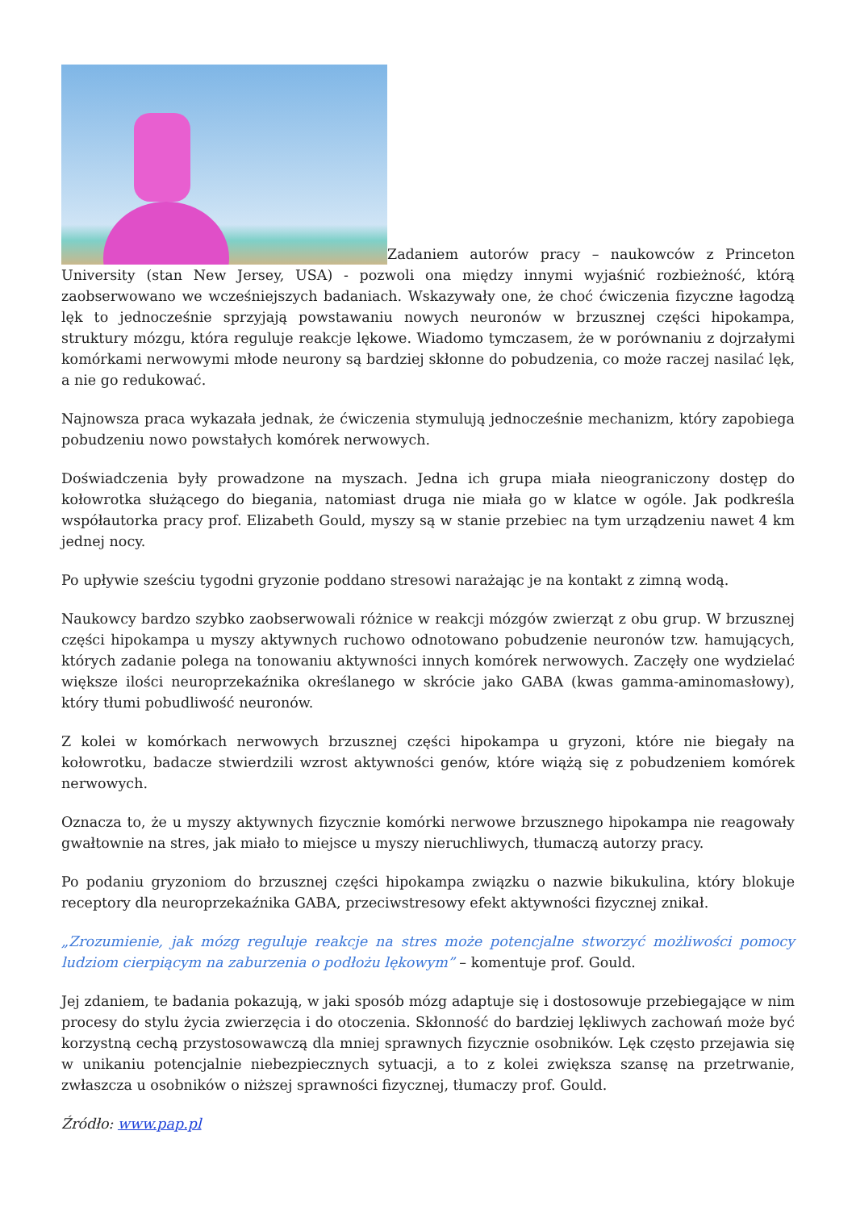Zadaniem autorów pracy – naukowców z Princeton University (stan New Jersey, USA) - pozwoli ona między innymi wyjaśnić rozbieżność, którą zaobserwowano we wcześniejszych badaniach. Wskazywały one, że choć ćwiczenia fizyczne łagodzą lęk to jednocześnie sprzyjają powstawaniu nowych neuronów w brzusznej części hipokampa, struktury mózgu, która reguluje reakcje lękowe. Wiadomo tymczasem, że w porównaniu z dojrzałymi komórkami nerwowymi młode neurony są bardziej skłonne do pobudzenia, co może raczej nasilać lęk, a nie go redukować.
Najnowsza praca wykazała jednak, że ćwiczenia stymulują jednocześnie mechanizm, który zapobiega pobudzeniu nowo powstałych komórek nerwowych.
Doświadczenia były prowadzone na myszach. Jedna ich grupa miała nieograniczony dostęp do kołowrotka służącego do biegania, natomiast druga nie miała go w klatce w ogóle. Jak podkreśla współautorka pracy prof. Elizabeth Gould, myszy są w stanie przebiec na tym urządzeniu nawet 4 km jednej nocy.
Po upływie sześciu tygodni gryzonie poddano stresowi narażając je na kontakt z zimną wodą.
Naukowcy bardzo szybko zaobserwowali różnice w reakcji mózgów zwierząt z obu grup. W brzusznej części hipokampa u myszy aktywnych ruchowo odnotowano pobudzenie neuronów tzw. hamujących, których zadanie polega na tonowaniu aktywności innych komórek nerwowych. Zaczęły one wydzielać większe ilości neuroprzekaźnika określanego w skrócie jako GABA (kwas gamma-aminomasłowy), który tłumi pobudliwość neuronów.
Z kolei w komórkach nerwowych brzusznej części hipokampa u gryzoni, które nie biegały na kołowrotku, badacze stwierdzili wzrost aktywności genów, które wiążą się z pobudzeniem komórek nerwowych.
Oznacza to, że u myszy aktywnych fizycznie komórki nerwowe brzusznego hipokampa nie reagowały gwałtownie na stres, jak miało to miejsce u myszy nieruchliwych, tłumaczą autorzy pracy.
Po podaniu gryzoniom do brzusznej części hipokampa związku o nazwie bikukulina, który blokuje receptory dla neuroprzekaźnika GABA, przeciwstresowy efekt aktywności fizycznej znikał.
„Zrozumienie, jak mózg reguluje reakcje na stres może potencjalne stworzyć możliwości pomocy ludziom cierpiącym na zaburzenia o podłożu lękowym” – komentuje prof. Gould.
Jej zdaniem, te badania pokazują, w jaki sposób mózg adaptuje się i dostosowuje przebiegające w nim procesy do stylu życia zwierzęcia i do otoczenia. Skłonność do bardziej lękliwych zachowań może być korzystną cechą przystosowawczą dla mniej sprawnych fizycznie osobników. Lęk często przejawia się w unikaniu potencjalnie niebezpiecznych sytuacji, a to z kolei zwiększa szansę na przetrwanie, zwłaszcza u osobników o niższej sprawności fizycznej, tłumaczy prof. Gould.
Źródło: www.pap.pl